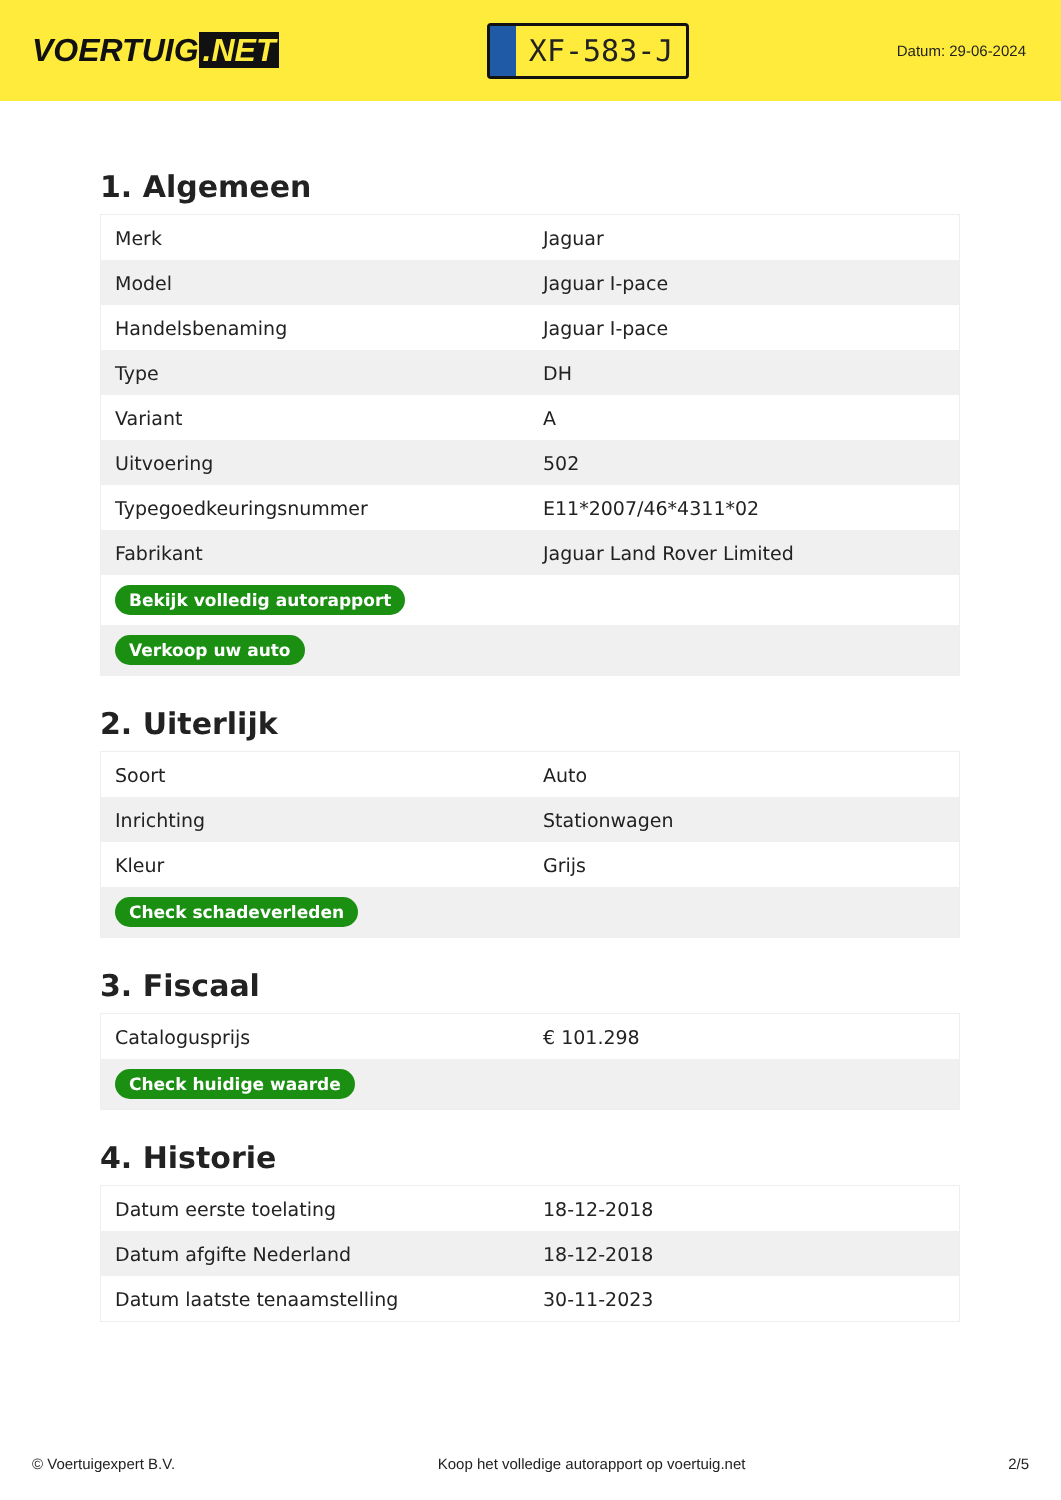VOERTUIG.NET
XF-583-J
Datum: 29-06-2024
1. Algemeen
| Merk | Jaguar |
| Model | Jaguar I-pace |
| Handelsbenaming | Jaguar I-pace |
| Type | DH |
| Variant | A |
| Uitvoering | 502 |
| Typegoedkeuringsnummer | E11*2007/46*4311*02 |
| Fabrikant | Jaguar Land Rover Limited |
| Bekijk volledig autorapport | |
| Verkoop uw auto | |
2. Uiterlijk
| Soort | Auto |
| Inrichting | Stationwagen |
| Kleur | Grijs |
| Check schadeverleden | |
3. Fiscaal
| Catalogusprijs | € 101.298 |
| Check huidige waarde | |
4. Historie
| Datum eerste toelating | 18-12-2018 |
| Datum afgifte Nederland | 18-12-2018 |
| Datum laatste tenaamstelling | 30-11-2023 |
© Voertuigexpert B.V. Koop het volledige autorapport op voertuig.net 2/5